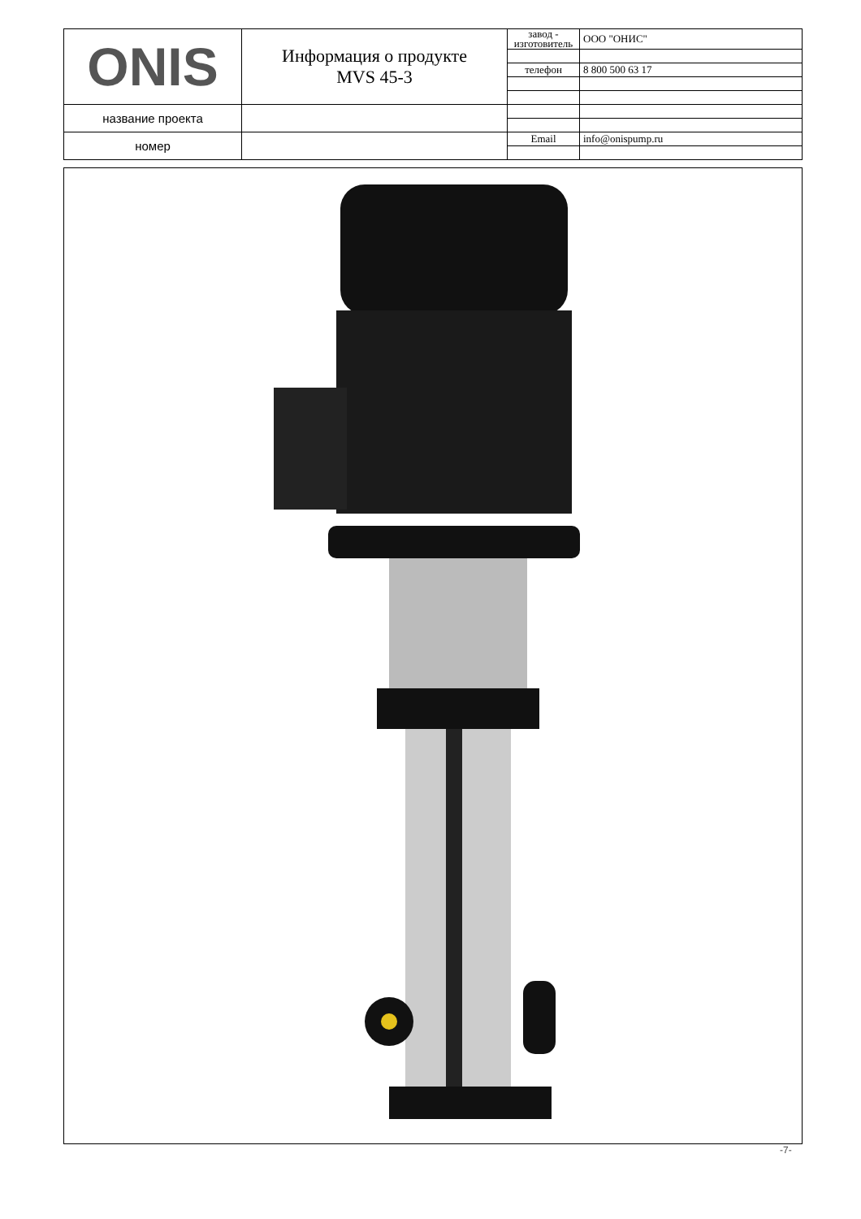| ONIS | Информация о продукте MVS 45-3 | завод - изготовитель | ООО "ОНИС" |
| | | телефон | 8 800 500 63 17 |
| название проекта | | | |
| номер | | Email | info@onispump.ru |
-7-